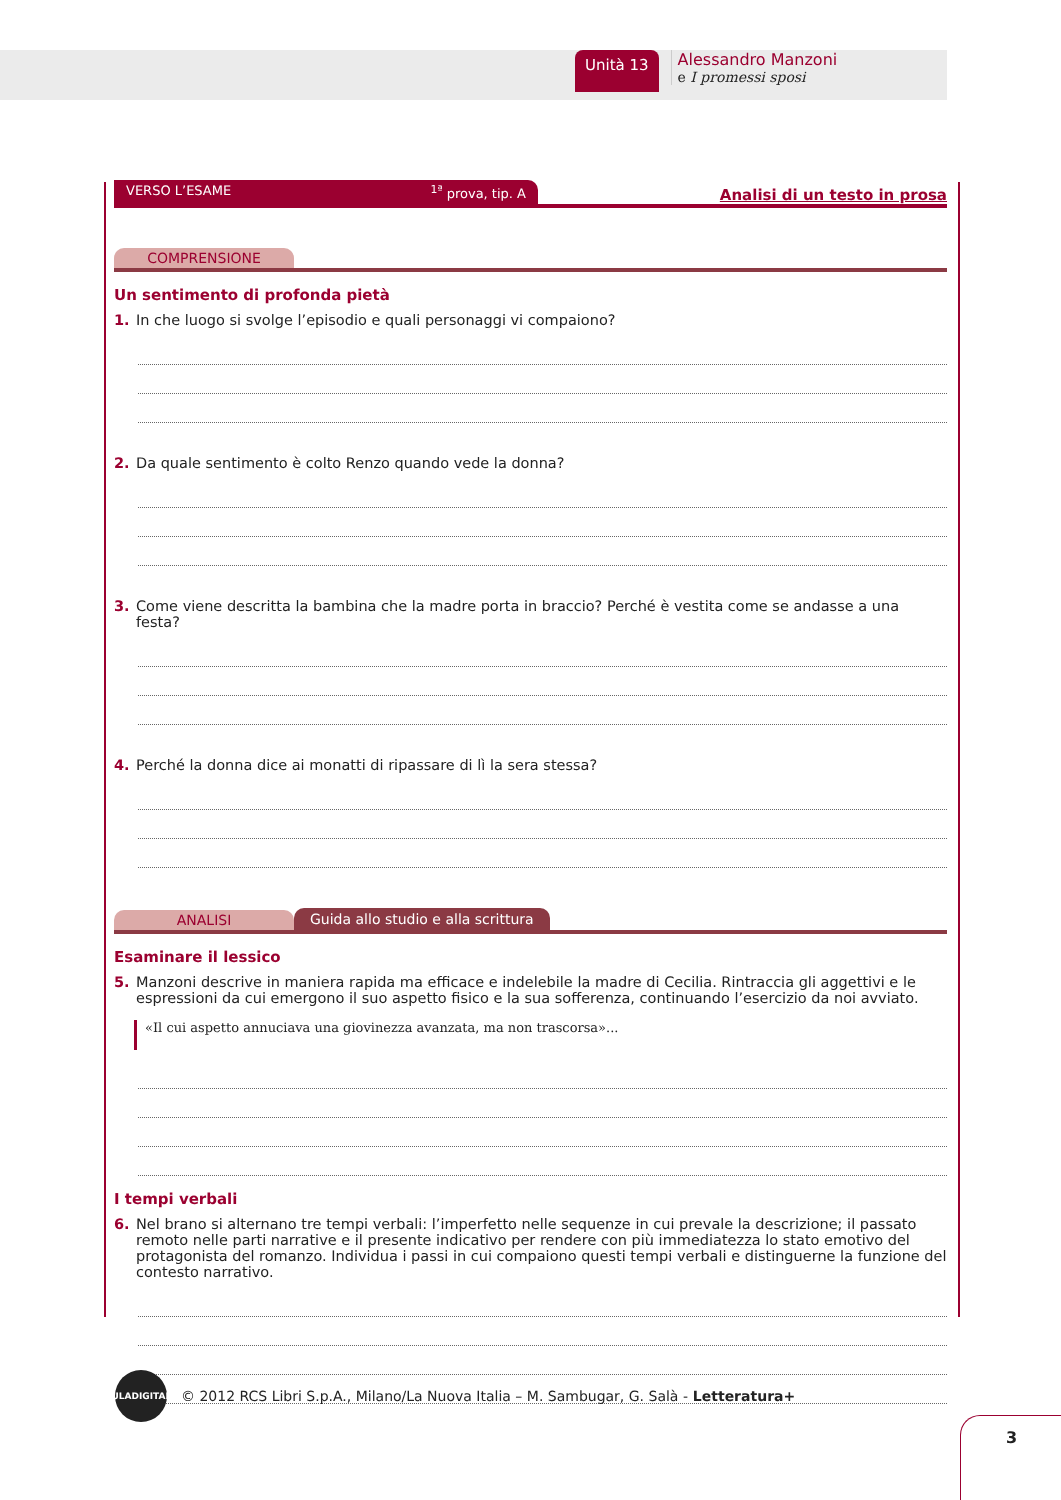Unità 13
Alessandro Manzoni
e I promessi sposi
VERSO L’ESAME <sup>1ª</sup> prova, tip. A
Analisi di un testo in prosa
COMPRENSIONE
Un sentimento di profonda pietà
1. In che luogo si svolge l’episodio e quali personaggi vi compaiono?
2. Da quale sentimento è colto Renzo quando vede la donna?
3. Come viene descritta la bambina che la madre porta in braccio? Perché è vestita come se andasse a una festa?
4. Perché la donna dice ai monatti di ripassare di lì la sera stessa?
ANALISI
Guida allo studio e alla scrittura
Esaminare il lessico
5. Manzoni descrive in maniera rapida ma efficace e indelebile la madre di Cecilia. Rintraccia gli aggettivi e le espressioni da cui emergono il suo aspetto fisico e la sua sofferenza, continuando l’esercizio da noi avviato.
«Il cui aspetto annuciava una giovinezza avanzata, ma non trascorsa»...
I tempi verbali
6. Nel brano si alternano tre tempi verbali: l’imperfetto nelle sequenze in cui prevale la descrizione; il passato remoto nelle parti narrative e il presente indicativo per rendere con più immediatezza lo stato emotivo del protagonista del romanzo. Individua i passi in cui compaiono questi tempi verbali e distinguerne la funzione del contesto narrativo.
AULADIGITALE
© 2012 RCS Libri S.p.A., Milano/La Nuova Italia – M. Sambugar, G. Salà - Letteratura+
3